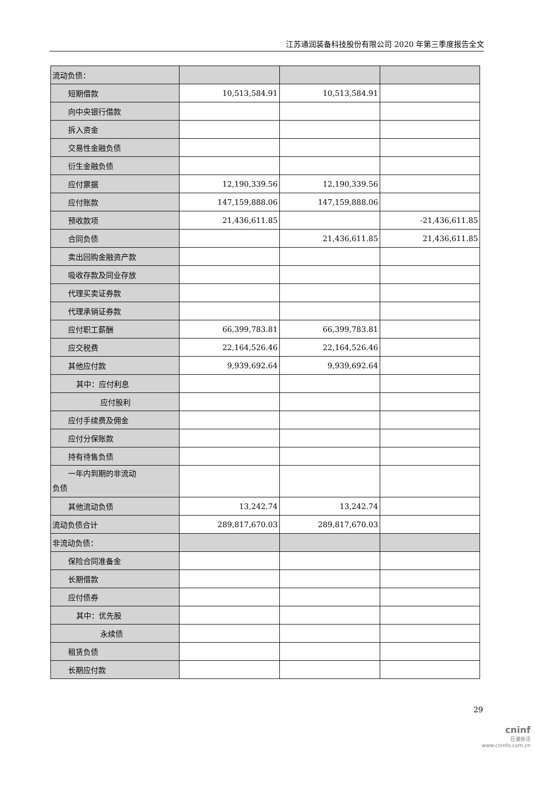江苏通润装备科技股份有限公司 2020 年第三季度报告全文
| 流动负债： | | | |
| 短期借款 | 10,513,584.91 | 10,513,584.91 | |
| 向中央银行借款 | | | |
| 拆入资金 | | | |
| 交易性金融负债 | | | |
| 衍生金融负债 | | | |
| 应付票据 | 12,190,339.56 | 12,190,339.56 | |
| 应付账款 | 147,159,888.06 | 147,159,888.06 | |
| 预收款项 | 21,436,611.85 | | -21,436,611.85 |
| 合同负债 | | 21,436,611.85 | 21,436,611.85 |
| 卖出回购金融资产款 | | | |
| 吸收存款及同业存放 | | | |
| 代理买卖证券款 | | | |
| 代理承销证券款 | | | |
| 应付职工薪酬 | 66,399,783.81 | 66,399,783.81 | |
| 应交税费 | 22,164,526.46 | 22,164,526.46 | |
| 其他应付款 | 9,939,692.64 | 9,939,692.64 | |
| 其中：应付利息 | | | |
| 应付股利 | | | |
| 应付手续费及佣金 | | | |
| 应付分保账款 | | | |
| 持有待售负债 | | | |
| 一年内到期的非流动 负债 | | | |
| 其他流动负债 | 13,242.74 | 13,242.74 | |
| 流动负债合计 | 289,817,670.03 | 289,817,670.03 | |
| 非流动负债： | | | |
| 保险合同准备金 | | | |
| 长期借款 | | | |
| 应付债券 | | | |
| 其中：优先股 | | | |
| 永续债 | | | |
| 租赁负债 | | | |
| 长期应付款 | | | |
29
cninf
巨潮资讯
www.cninfo.com.cn